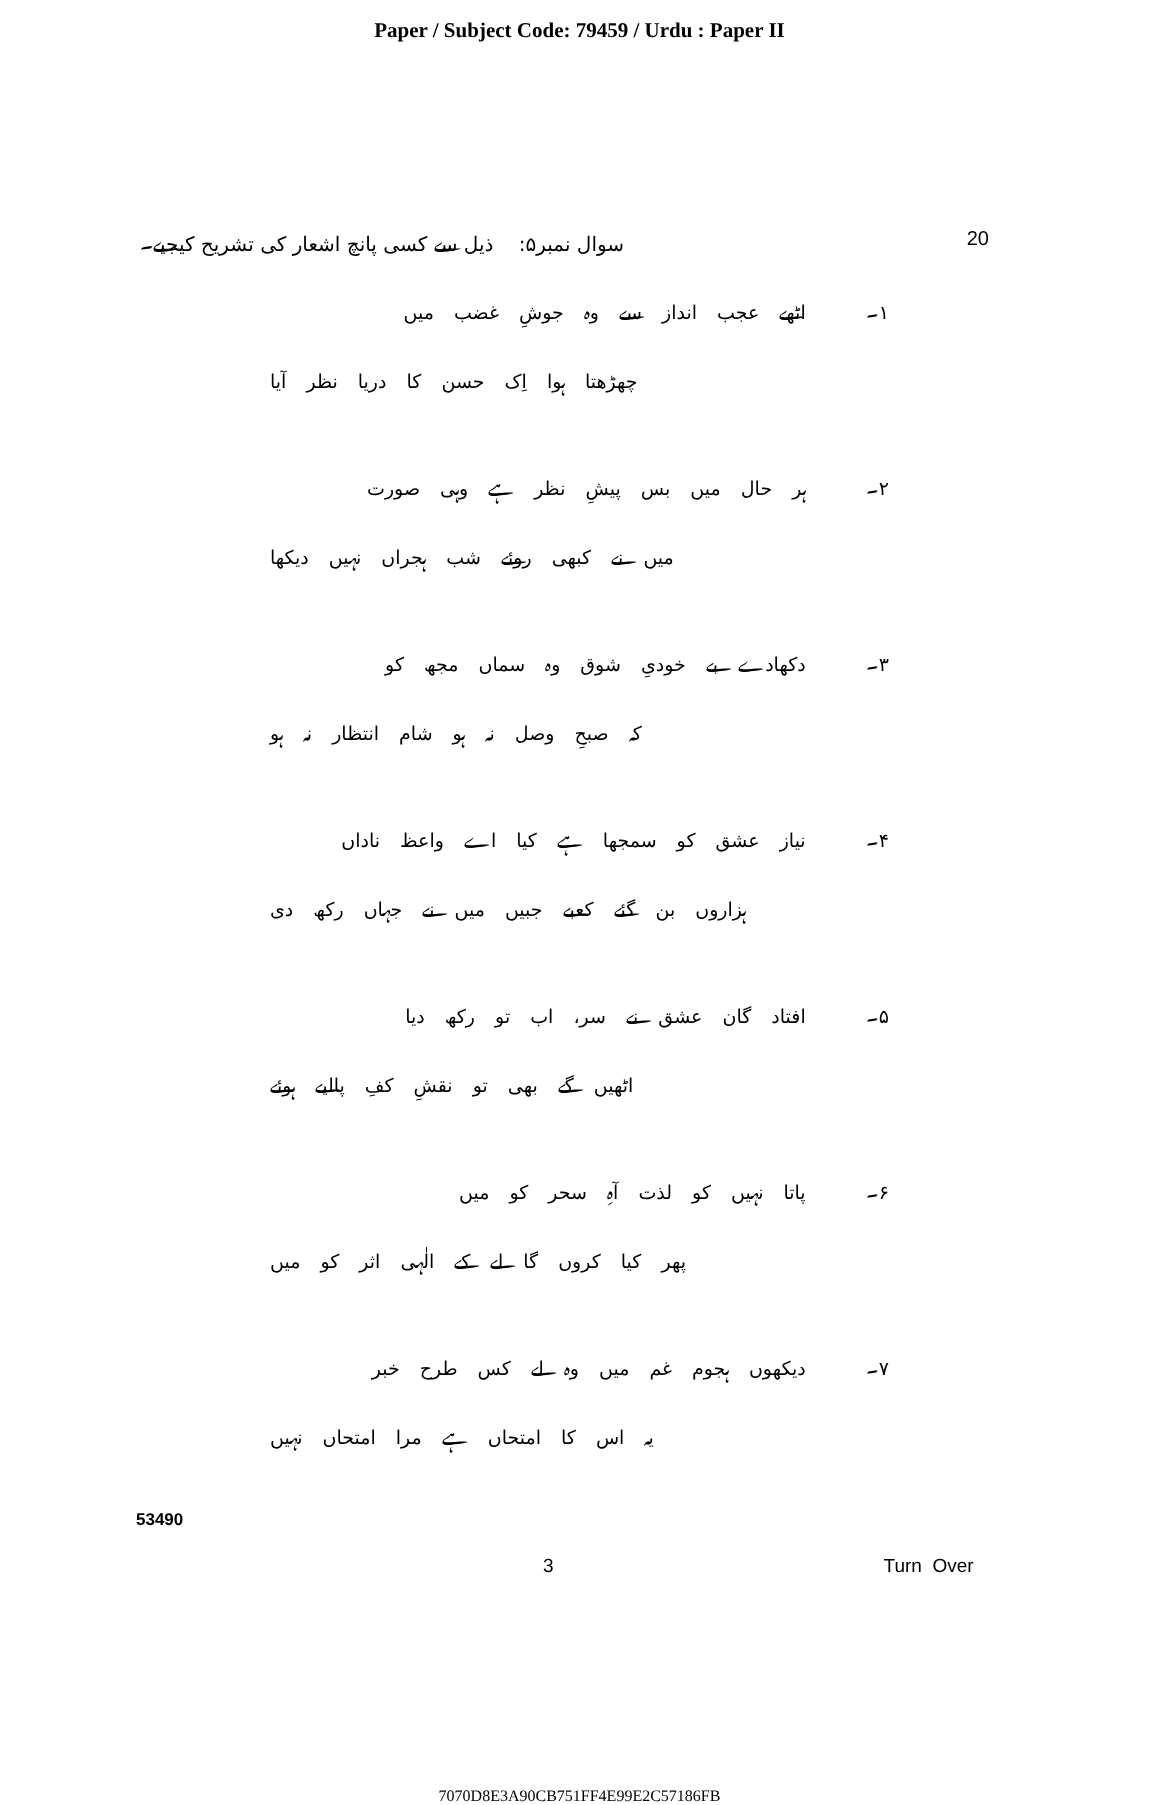Paper / Subject Code: 79459 / Urdu : Paper II
سوال نمبر۵: ذیل سے کسی پانچ اشعار کی تشریح کیجیے۔
20
۱۔ اٹھے عجب انداز سے وہ جوشِ غضب میں
چھڑھتا ہوا اِک حسن کا دریا نظر آیا
۲۔ ہر حال میں بس پیشِ نظر ہے وہی صورت
میں نے کبھی روئے شب ہجراں نہیں دیکھا
۳۔ دکھادے بے خودیِ شوق وہ سماں مجھ کو
کہ صبحِ وصل نہ ہو شام انتظار نہ ہو
۴۔ نیاز عشق کو سمجھا ہے کیا اے واعظ ناداں
ہزاروں بن گئے کعبے جبیں میں نے جہاں رکھ دی
۵۔ افتاد گان عشق نے سر، اب تو رکھ دیا
اٹھیں گے بھی تو نقشِ کفِ پالیے ہوئے
۶۔ پاتا نہیں کو لذت آہِ سحر کو میں
پھر کیا کروں گا لے کے الٰہی اثر کو میں
۷۔ دیکھوں ہجوم غم میں وہ لے کس طرح خبر
یہ اس کا امتحاں ہے مرا امتحاں نہیں
53490
3 Turn Over
7070D8E3A90CB751FF4E99E2C57186FB